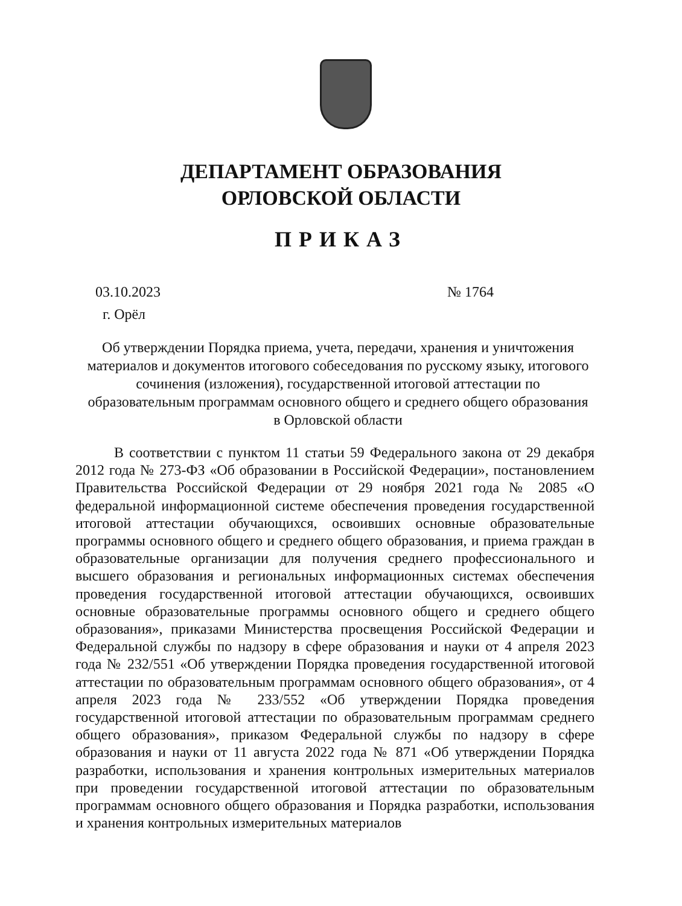ДЕПАРТАМЕНТ ОБРАЗОВАНИЯ
ОРЛОВСКОЙ ОБЛАСТИ
ПРИКАЗ
03.10.2023 № 1764
г. Орёл
Об утверждении Порядка приема, учета, передачи, хранения и уничтожения материалов и документов итогового собеседования по русскому языку, итогового сочинения (изложения), государственной итоговой аттестации по образовательным программам основного общего и среднего общего образования в Орловской области
В соответствии с пунктом 11 статьи 59 Федерального закона от 29 декабря 2012 года № 273-ФЗ «Об образовании в Российской Федерации», постановлением Правительства Российской Федерации от 29 ноября 2021 года № 2085 «О федеральной информационной системе обеспечения проведения государственной итоговой аттестации обучающихся, освоивших основные образовательные программы основного общего и среднего общего образования, и приема граждан в образовательные организации для получения среднего профессионального и высшего образования и региональных информационных системах обеспечения проведения государственной итоговой аттестации обучающихся, освоивших основные образовательные программы основного общего и среднего общего образования», приказами Министерства просвещения Российской Федерации и Федеральной службы по надзору в сфере образования и науки от 4 апреля 2023 года № 232/551 «Об утверждении Порядка проведения государственной итоговой аттестации по образовательным программам основного общего образования», от 4 апреля 2023 года № 233/552 «Об утверждении Порядка проведения государственной итоговой аттестации по образовательным программам среднего общего образования», приказом Федеральной службы по надзору в сфере образования и науки от 11 августа 2022 года № 871 «Об утверждении Порядка разработки, использования и хранения контрольных измерительных материалов при проведении государственной итоговой аттестации по образовательным программам основного общего образования и Порядка разработки, использования и хранения контрольных измерительных материалов